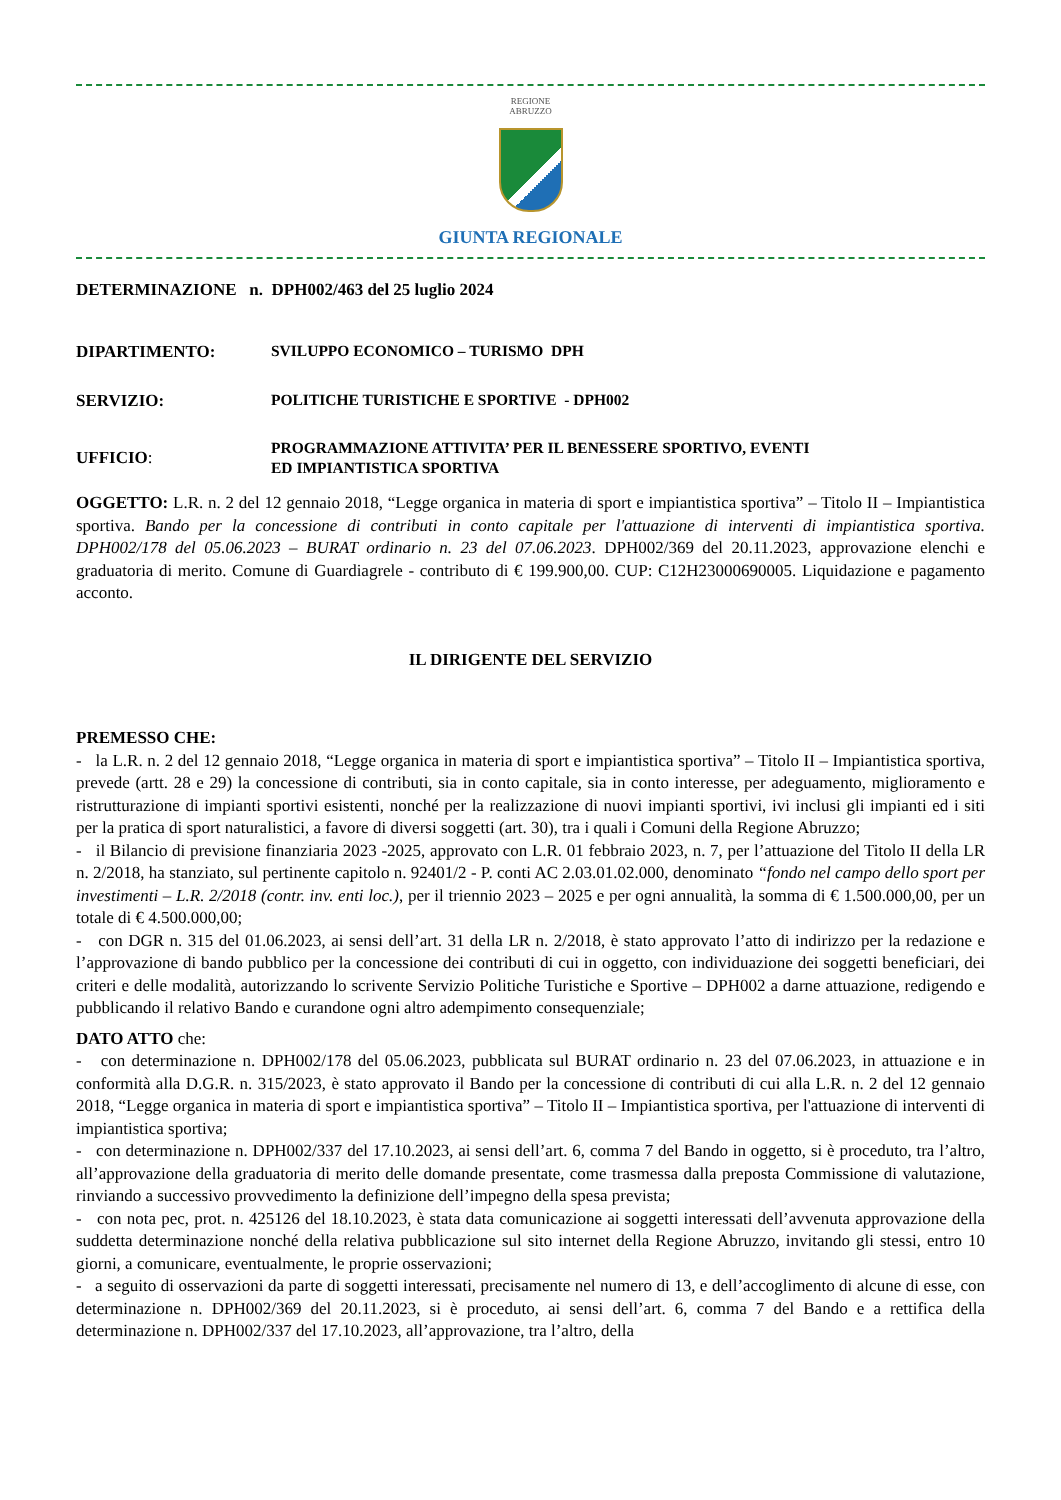REGIONE
ABRUZZO
GIUNTA REGIONALE
DETERMINAZIONE n. DPH002/463 del 25 luglio 2024
DIPARTIMENTO:
SVILUPPO ECONOMICO – TURISMO DPH
SERVIZIO:
POLITICHE TURISTICHE E SPORTIVE - DPH002
UFFICIO:
PROGRAMMAZIONE ATTIVITA’ PER IL BENESSERE SPORTIVO, EVENTI
ED IMPIANTISTICA SPORTIVA
OGGETTO: L.R. n. 2 del 12 gennaio 2018, “Legge organica in materia di sport e impiantistica sportiva” – Titolo II – Impiantistica sportiva. Bando per la concessione di contributi in conto capitale per l'attuazione di interventi di impiantistica sportiva. DPH002/178 del 05.06.2023 – BURAT ordinario n. 23 del 07.06.2023. DPH002/369 del 20.11.2023, approvazione elenchi e graduatoria di merito. Comune di Guardiagrele - contributo di € 199.900,00. CUP: C12H23000690005. Liquidazione e pagamento acconto.
IL DIRIGENTE DEL SERVIZIO
PREMESSO CHE:
- la L.R. n. 2 del 12 gennaio 2018, “Legge organica in materia di sport e impiantistica sportiva” – Titolo II – Impiantistica sportiva, prevede (artt. 28 e 29) la concessione di contributi, sia in conto capitale, sia in conto interesse, per adeguamento, miglioramento e ristrutturazione di impianti sportivi esistenti, nonché per la realizzazione di nuovi impianti sportivi, ivi inclusi gli impianti ed i siti per la pratica di sport naturalistici, a favore di diversi soggetti (art. 30), tra i quali i Comuni della Regione Abruzzo;
- il Bilancio di previsione finanziaria 2023 -2025, approvato con L.R. 01 febbraio 2023, n. 7, per l’attuazione del Titolo II della LR n. 2/2018, ha stanziato, sul pertinente capitolo n. 92401/2 - P. conti AC 2.03.01.02.000, denominato “fondo nel campo dello sport per investimenti – L.R. 2/2018 (contr. inv. enti loc.), per il triennio 2023 – 2025 e per ogni annualità, la somma di € 1.500.000,00, per un totale di € 4.500.000,00;
- con DGR n. 315 del 01.06.2023, ai sensi dell’art. 31 della LR n. 2/2018, è stato approvato l’atto di indirizzo per la redazione e l’approvazione di bando pubblico per la concessione dei contributi di cui in oggetto, con individuazione dei soggetti beneficiari, dei criteri e delle modalità, autorizzando lo scrivente Servizio Politiche Turistiche e Sportive – DPH002 a darne attuazione, redigendo e pubblicando il relativo Bando e curandone ogni altro adempimento consequenziale;
DATO ATTO che:
- con determinazione n. DPH002/178 del 05.06.2023, pubblicata sul BURAT ordinario n. 23 del 07.06.2023, in attuazione e in conformità alla D.G.R. n. 315/2023, è stato approvato il Bando per la concessione di contributi di cui alla L.R. n. 2 del 12 gennaio 2018, “Legge organica in materia di sport e impiantistica sportiva” – Titolo II – Impiantistica sportiva, per l'attuazione di interventi di impiantistica sportiva;
- con determinazione n. DPH002/337 del 17.10.2023, ai sensi dell’art. 6, comma 7 del Bando in oggetto, si è proceduto, tra l’altro, all’approvazione della graduatoria di merito delle domande presentate, come trasmessa dalla preposta Commissione di valutazione, rinviando a successivo provvedimento la definizione dell’impegno della spesa prevista;
- con nota pec, prot. n. 425126 del 18.10.2023, è stata data comunicazione ai soggetti interessati dell’avvenuta approvazione della suddetta determinazione nonché della relativa pubblicazione sul sito internet della Regione Abruzzo, invitando gli stessi, entro 10 giorni, a comunicare, eventualmente, le proprie osservazioni;
- a seguito di osservazioni da parte di soggetti interessati, precisamente nel numero di 13, e dell’accoglimento di alcune di esse, con determinazione n. DPH002/369 del 20.11.2023, si è proceduto, ai sensi dell’art. 6, comma 7 del Bando e a rettifica della determinazione n. DPH002/337 del 17.10.2023, all’approvazione, tra l’altro, della